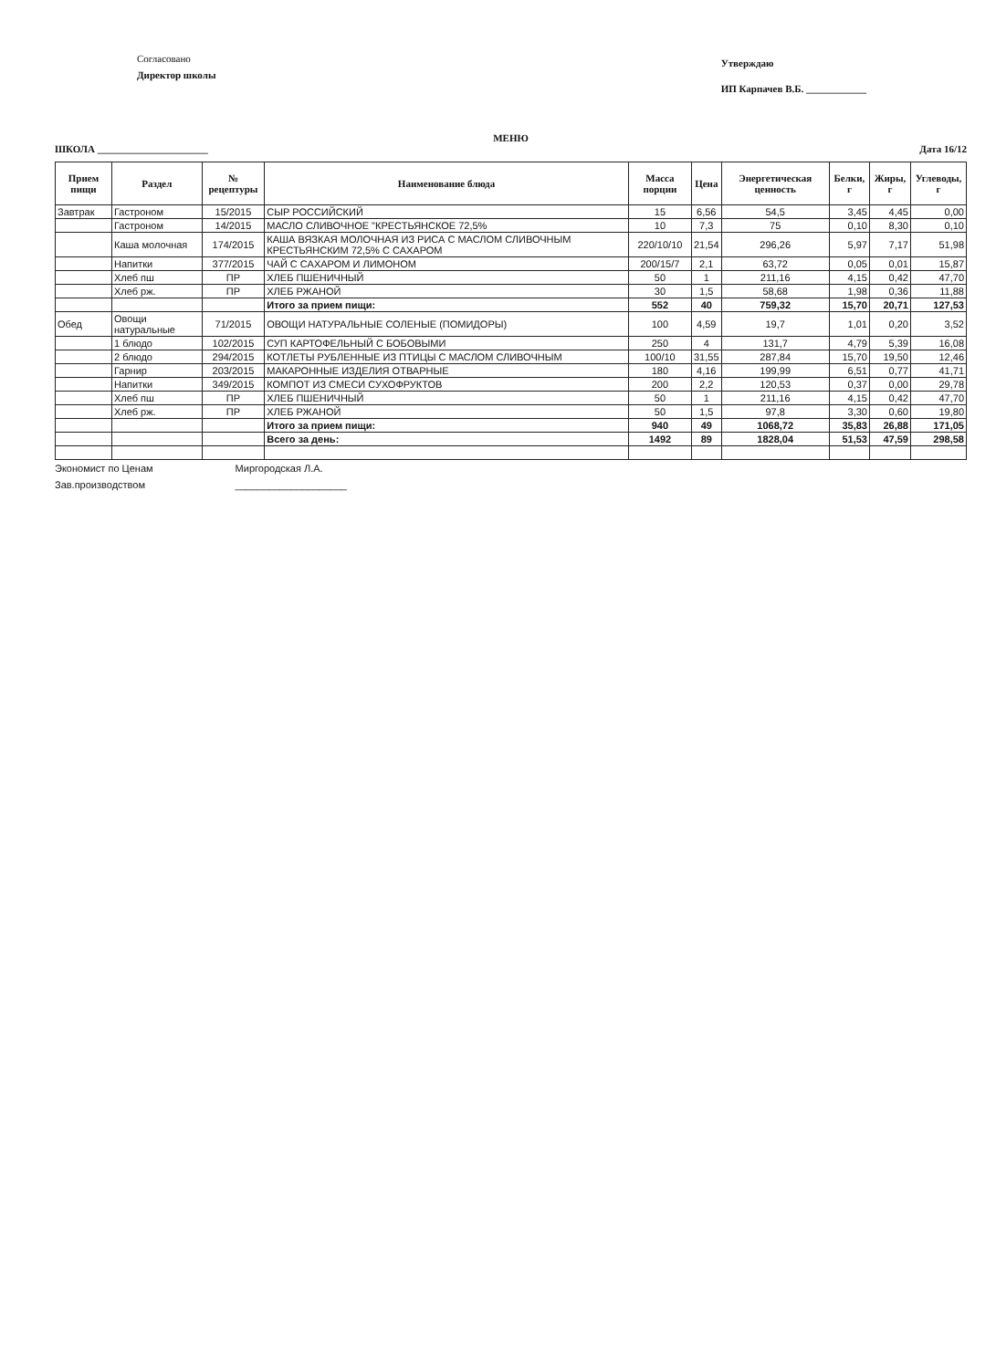Согласовано
Директор школы
Утверждаю
ИП Карпачев В.Б. ____________
МЕНЮ
ШКОЛА ______________________ Дата 16/12
| Прием пищи | Раздел | № рецептуры | Наименование блюда | Масса порции | Цена | Энергетическая ценность | Белки, г | Жиры, г | Углеводы, г |
| --- | --- | --- | --- | --- | --- | --- | --- | --- | --- |
| Завтрак | Гастроном | 15/2015 | СЫР РОССИЙСКИЙ | 15 | 6,56 | 54,5 | 3,45 | 4,45 | 0,00 |
| | Гастроном | 14/2015 | МАСЛО СЛИВОЧНОЕ "КРЕСТЬЯНСКОЕ 72,5% | 10 | 7,3 | 75 | 0,10 | 8,30 | 0,10 |
| | Каша молочная | 174/2015 | КАША ВЯЗКАЯ МОЛОЧНАЯ ИЗ РИСА С МАСЛОМ СЛИВОЧНЫМ КРЕСТЬЯНСКИМ 72,5% С САХАРОМ | 220/10/10 | 21,54 | 296,26 | 5,97 | 7,17 | 51,98 |
| | Напитки | 377/2015 | ЧАЙ С САХАРОМ И ЛИМОНОМ | 200/15/7 | 2,1 | 63,72 | 0,05 | 0,01 | 15,87 |
| | Хлеб пш | ПР | ХЛЕБ ПШЕНИЧНЫЙ | 50 | 1 | 211,16 | 4,15 | 0,42 | 47,70 |
| | Хлеб рж. | ПР | ХЛЕБ РЖАНОЙ | 30 | 1,5 | 58,68 | 1,98 | 0,36 | 11,88 |
| | | | Итого за прием пищи: | 552 | 40 | 759,32 | 15,70 | 20,71 | 127,53 |
| Обед | Овощи натуральные | 71/2015 | ОВОЩИ НАТУРАЛЬНЫЕ СОЛЕНЫЕ (ПОМИДОРЫ) | 100 | 4,59 | 19,7 | 1,01 | 0,20 | 3,52 |
| | 1 блюдо | 102/2015 | СУП КАРТОФЕЛЬНЫЙ С БОБОВЫМИ | 250 | 4 | 131,7 | 4,79 | 5,39 | 16,08 |
| | 2 блюдо | 294/2015 | КОТЛЕТЫ РУБЛЕННЫЕ ИЗ ПТИЦЫ С МАСЛОМ СЛИВОЧНЫМ | 100/10 | 31,55 | 287,84 | 15,70 | 19,50 | 12,46 |
| | Гарнир | 203/2015 | МАКАРОННЫЕ ИЗДЕЛИЯ ОТВАРНЫЕ | 180 | 4,16 | 199,99 | 6,51 | 0,77 | 41,71 |
| | Напитки | 349/2015 | КОМПОТ ИЗ СМЕСИ СУХОФРУКТОВ | 200 | 2,2 | 120,53 | 0,37 | 0,00 | 29,78 |
| | Хлеб пш | ПР | ХЛЕБ ПШЕНИЧНЫЙ | 50 | 1 | 211,16 | 4,15 | 0,42 | 47,70 |
| | Хлеб рж. | ПР | ХЛЕБ РЖАНОЙ | 50 | 1,5 | 97,8 | 3,30 | 0,60 | 19,80 |
| | | | Итого за прием пищи: | 940 | 49 | 1068,72 | 35,83 | 26,88 | 171,05 |
| | | | Всего за день: | 1492 | 89 | 1828,04 | 51,53 | 47,59 | 298,58 |
Экономист по Ценам
Зав.производством
Миргородская Л.А.
____________________